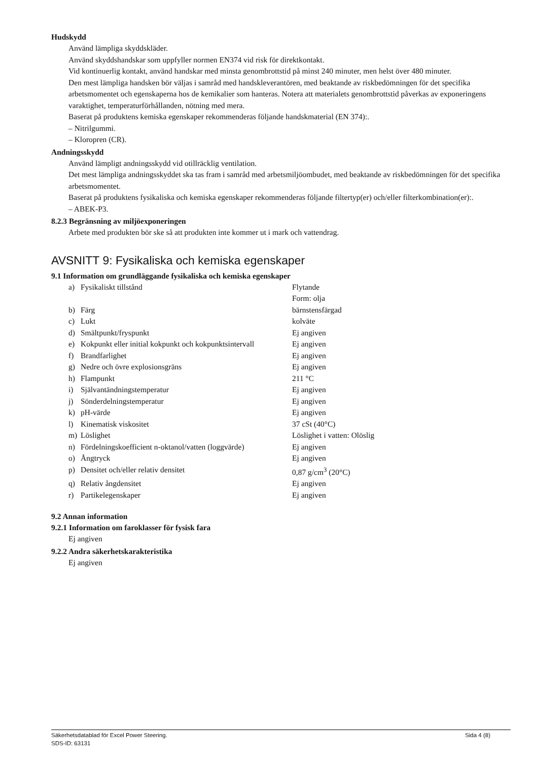Hudskydd
Använd lämpliga skyddskläder.
Använd skyddshandskar som uppfyller normen EN374 vid risk för direktkontakt.
Vid kontinuerlig kontakt, använd handskar med minsta genombrottstid på minst 240 minuter, men helst över 480 minuter.
Den mest lämpliga handsken bör väljas i samråd med handskleverantören, med beaktande av riskbedömningen för det specifika arbetsmomentet och egenskaperna hos de kemikalier som hanteras. Notera att materialets genombrottstid påverkas av exponeringens varaktighet, temperaturförhållanden, nötning med mera.
Baserat på produktens kemiska egenskaper rekommenderas följande handskmaterial (EN 374):.
– Nitrilgummi.
– Kloropren (CR).
Andningsskydd
Använd lämpligt andningsskydd vid otillräcklig ventilation.
Det mest lämpliga andningsskyddet ska tas fram i samråd med arbetsmiljöombudet, med beaktande av riskbedömningen för det specifika arbetsmomentet.
Baserat på produktens fysikaliska och kemiska egenskaper rekommenderas följande filtertyp(er) och/eller filterkombination(er):.
– ABEK-P3.
8.2.3 Begränsning av miljöexponeringen
Arbete med produkten bör ske så att produkten inte kommer ut i mark och vattendrag.
AVSNITT 9: Fysikaliska och kemiska egenskaper
9.1 Information om grundläggande fysikaliska och kemiska egenskaper
| a) | Fysikaliskt tillstånd | Flytande Form: olja |
| b) | Färg | bärnstensfärgad |
| c) | Lukt | kolväte |
| d) | Smältpunkt/fryspunkt | Ej angiven |
| e) | Kokpunkt eller initial kokpunkt och kokpunktsintervall | Ej angiven |
| f) | Brandfarlighet | Ej angiven |
| g) | Nedre och övre explosionsgräns | Ej angiven |
| h) | Flampunkt | 211 °C |
| i) | Självantändningstemperatur | Ej angiven |
| j) | Sönderdelningstemperatur | Ej angiven |
| k) | pH-värde | Ej angiven |
| l) | Kinematisk viskositet | 37 cSt (40°C) |
| m) | Löslighet | Löslighet i vatten: Olöslig |
| n) | Fördelningskoefficient n-oktanol/vatten (loggvärde) | Ej angiven |
| o) | Ångtryck | Ej angiven |
| p) | Densitet och/eller relativ densitet | 0,87 g/cm<sup>3</sup> (20°C) |
| q) | Relativ ångdensitet | Ej angiven |
| r) | Partikelegenskaper | Ej angiven |
9.2 Annan information
9.2.1 Information om faroklasser för fysisk fara
Ej angiven
9.2.2 Andra säkerhetskarakteristika
Ej angiven
Säkerhetsdatablad för Excel Power Steering.
SDS-ID: 63131
Sida 4 (8)